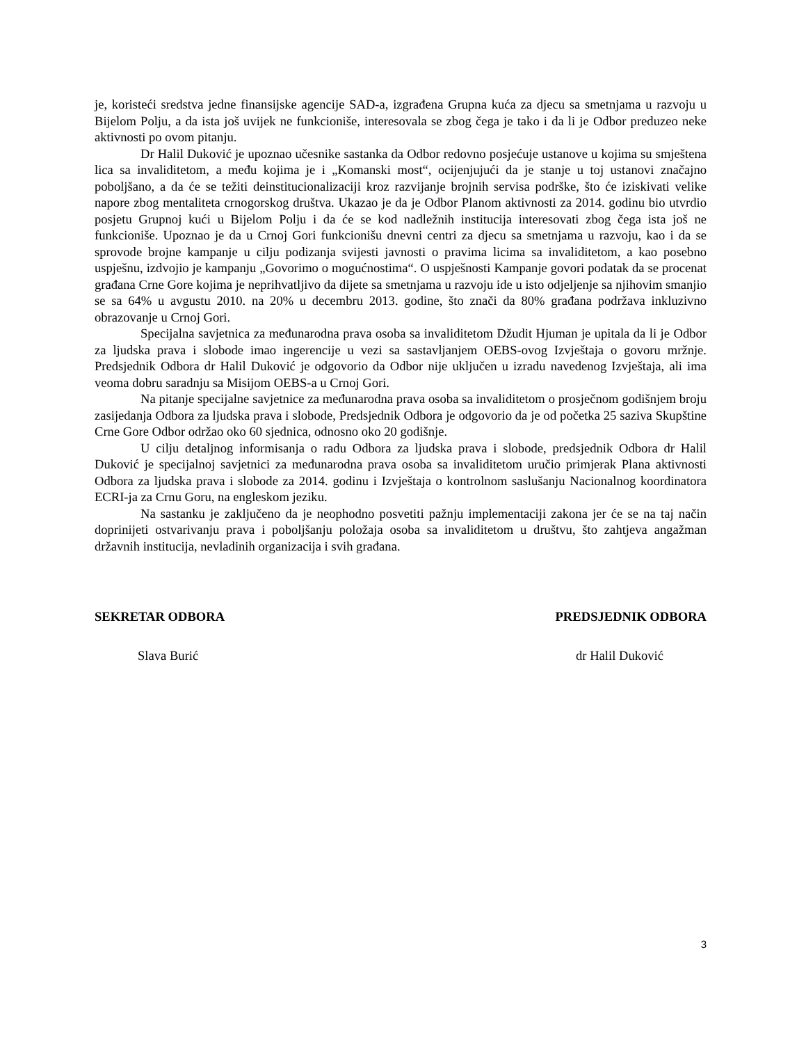je, koristeći sredstva jedne finansijske agencije SAD-a, izgrađena Grupna kuća za djecu sa smetnjama u razvoju u Bijelom Polju, a da ista još uvijek ne funkcioniše, interesovala se zbog čega je tako i da li je Odbor preduzeo neke aktivnosti po ovom pitanju.
Dr Halil Duković je upoznao učesnike sastanka da Odbor redovno posjećuje ustanove u kojima su smještena lica sa invaliditetom, a među kojima je i „Komanski most“, ocijenjujući da je stanje u toj ustanovi značajno poboljšano, a da će se težiti deinstitucionalizaciji kroz razvijanje brojnih servisa podrške, što će iziskivati velike napore zbog mentaliteta crnogorskog društva. Ukazao je da je Odbor Planom aktivnosti za 2014. godinu bio utvrdio posjetu Grupnoj kući u Bijelom Polju i da će se kod nadležnih institucija interesovati zbog čega ista još ne funkcioniše. Upoznao je da u Crnoj Gori funkcionišu dnevni centri za djecu sa smetnjama u razvoju, kao i da se sprovode brojne kampanje u cilju podizanja svijesti javnosti o pravima licima sa invaliditetom, a kao posebno uspješnu, izdvojio je kampanju „Govorimo o mogućnostima“. O uspješnosti Kampanje govori podatak da se procenat građana Crne Gore kojima je neprihvatljivo da dijete sa smetnjama u razvoju ide u isto odjeljenje sa njihovim smanjio se sa 64% u avgustu 2010. na 20% u decembru 2013. godine, što znači da 80% građana podržava inkluzivno obrazovanje u Crnoj Gori.
Specijalna savjetnica za međunarodna prava osoba sa invaliditetom Džudit Hjuman je upitala da li je Odbor za ljudska prava i slobode imao ingerencije u vezi sa sastavljanjem OEBS-ovog Izvještaja o govoru mržnje. Predsjednik Odbora dr Halil Duković je odgovorio da Odbor nije uključen u izradu navedenog Izvještaja, ali ima veoma dobru saradnju sa Misijom OEBS-a u Crnoj Gori.
Na pitanje specijalne savjetnice za međunarodna prava osoba sa invaliditetom o prosječnom godišnjem broju zasijedanja Odbora za ljudska prava i slobode, Predsjednik Odbora je odgovorio da je od početka 25 saziva Skupštine Crne Gore Odbor održao oko 60 sjednica, odnosno oko 20 godišnje.
U cilju detaljnog informisanja o radu Odbora za ljudska prava i slobode, predsjednik Odbora dr Halil Duković je specijalnoj savjetnici za međunarodna prava osoba sa invaliditetom uručio primjerak Plana aktivnosti Odbora za ljudska prava i slobode za 2014. godinu i Izvještaja o kontrolnom saslušanju Nacionalnog koordinatora ECRI-ja za Crnu Goru, na engleskom jeziku.
Na sastanku je zaključeno da je neophodno posvetiti pažnju implementaciji zakona jer će se na taj način doprinijeti ostvarivanju prava i poboljšanju položaja osoba sa invaliditetom u društvu, što zahtjeva angažman državnih institucija, nevladinih organizacija i svih građana.
SEKRETAR ODBORA PREDSJEDNIK ODBORA
Slava Burić dr Halil Duković
3